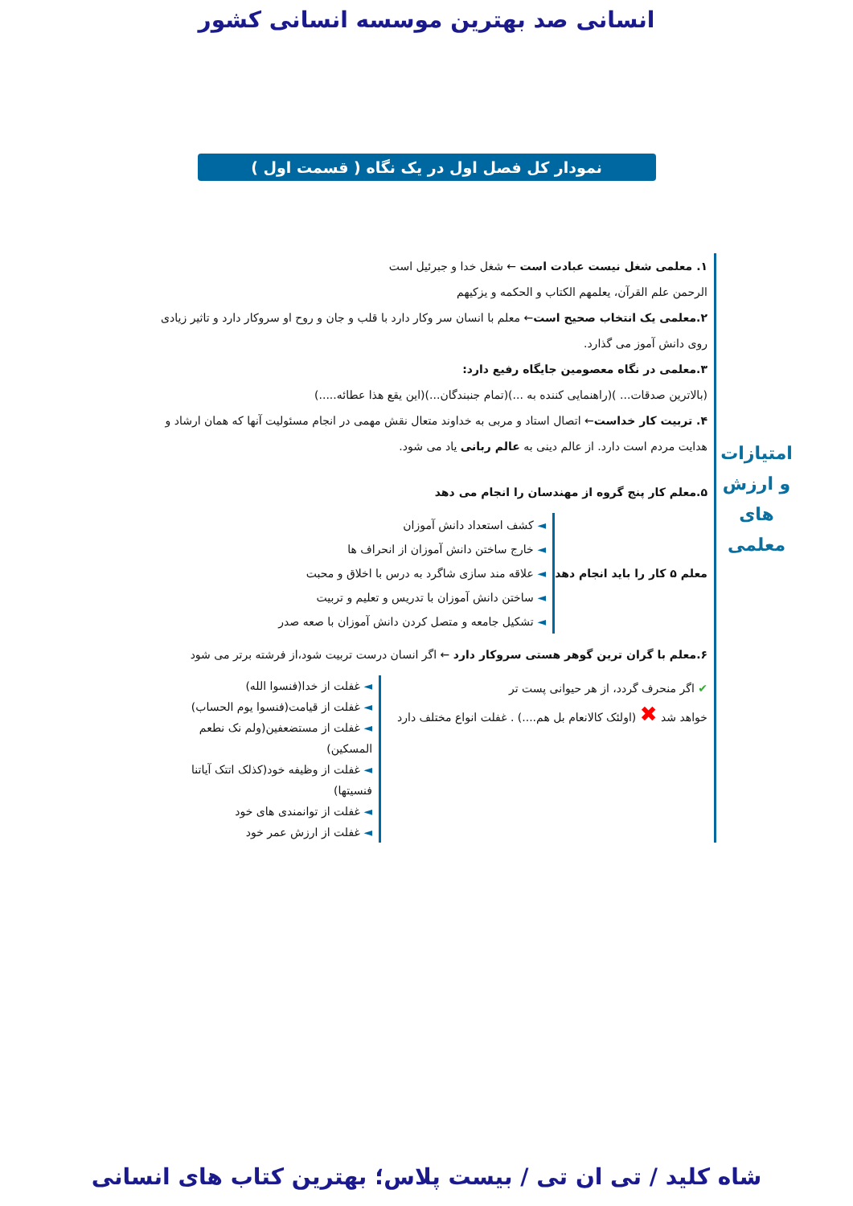انسانی صد بهترین موسسه انسانی کشور
نمودار کل فصل اول در یک نگاه ( قسمت اول )
امتیازات و ارزش های معلمی
۱. معلمی شغل نیست عبادت است ← شغل خدا و جبرئیل است
الرحمن علم القرآن، یعلمهم الکتاب و الحکمه و یزکیهم
۲.معلمی یک انتخاب صحیح است← معلم با انسان سر وکار دارد با قلب و جان و روح او سروکار دارد و تاثیر زیادی روی دانش آموز می گذارد.
۳.معلمی در نگاه معصومین جایگاه رفیع دارد:
(بالاترین صدقات... )(راهنمایی کننده به ...)(تمام جنبندگان...)(این یقع هذا عطائه.....)
۴. تربیت کار خداست← اتصال استاد و مربی به خداوند متعال نقش مهمی در انجام مسئولیت آنها که همان ارشاد و هدایت مردم است دارد. از عالم دینی به عالم ربانی یاد می شود.
۵.معلم کار پنج گروه از مهندسان را انجام می دهد
معلم ۵ کار را باید انجام دهد
◄ کشف استعداد دانش آموزان
◄ خارج ساختن دانش آموزان از انحراف ها
◄ علاقه مند سازی شاگرد به درس با اخلاق و محبت
◄ ساختن دانش آموزان با تدریس و تعلیم و تربیت
◄ تشکیل جامعه و متصل کردن دانش آموزان با صعه صدر
۶.معلم با گران ترین گوهر هستی سروکار دارد ← اگر انسان درست تربیت شود،از فرشته برتر می شود
✔ اگر منحرف گردد، از هر حیوانی پست تر
خواهد شد ✖ (اولئک کالانعام بل هم....) . غفلت انواع مختلف دارد
◄ غفلت از خدا(فنسوا الله)
◄ غفلت از قیامت(فنسوا یوم الحساب)
◄ غفلت از مستضعفین(ولم نک نطعم المسکین)
◄ غفلت از وظیفه خود(کذلک اتتک آیاتنا فنسیتها)
◄ غفلت از توانمندی های خود
◄ غفلت از ارزش عمر خود
شاه کلید / تی ان تی / بیست پلاس؛ بهترین کتاب های انسانی